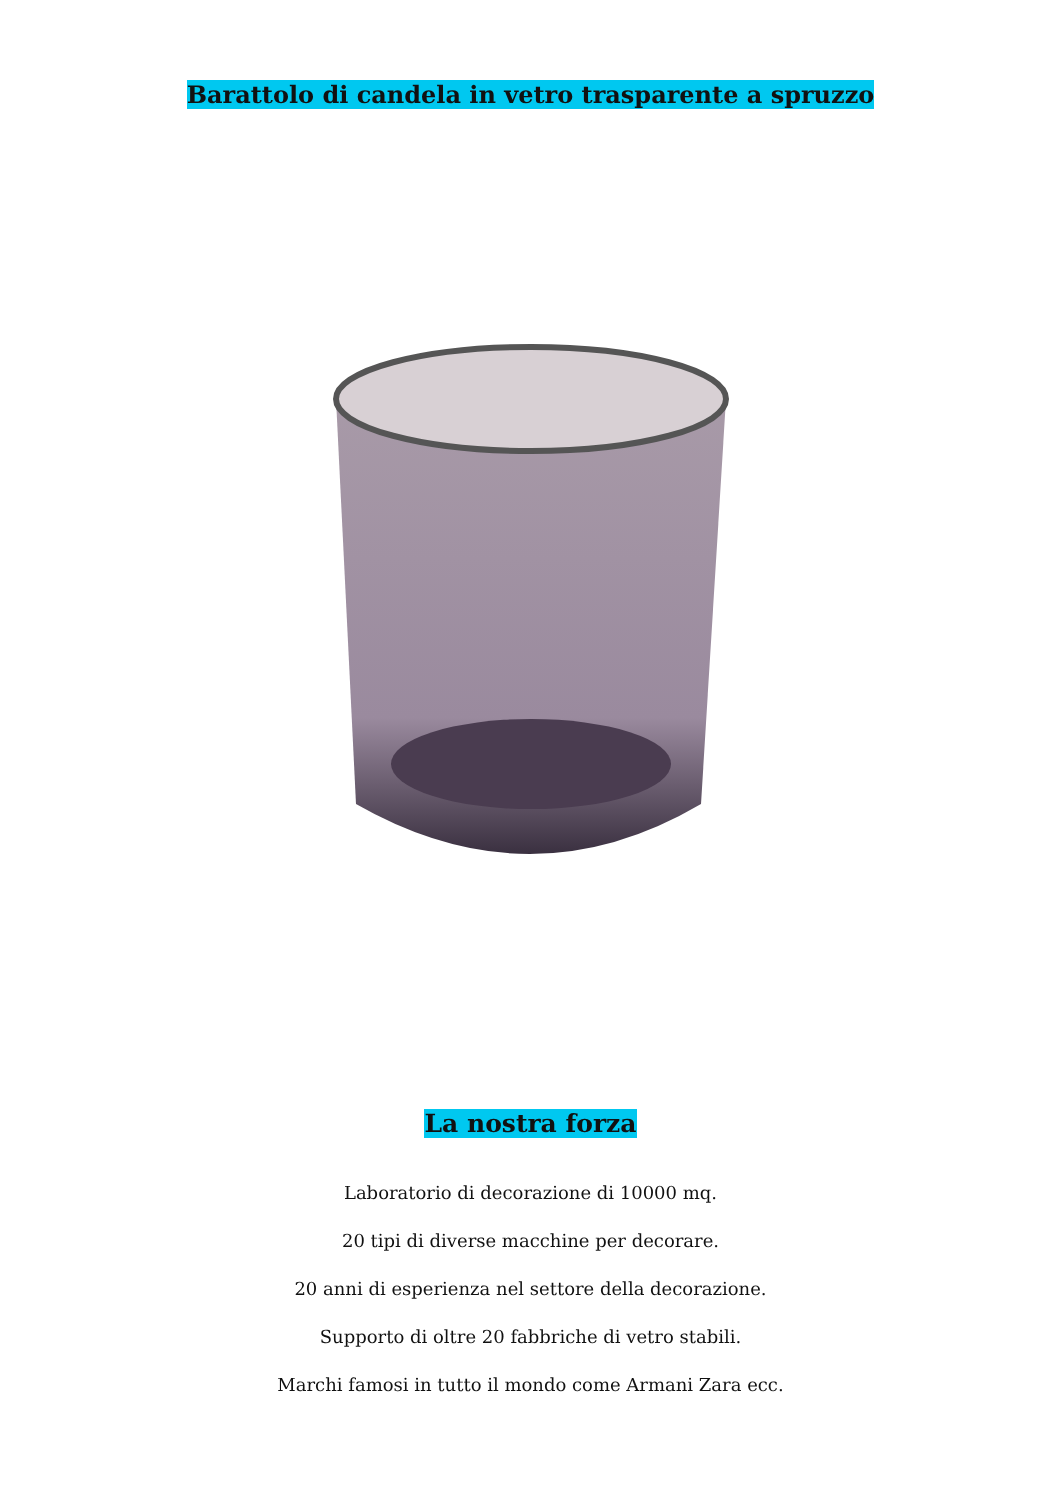Barattolo di candela in vetro trasparente a spruzzo
La nostra forza
Laboratorio di decorazione di 10000 mq.
20 tipi di diverse macchine per decorare.
20 anni di esperienza nel settore della decorazione.
Supporto di oltre 20 fabbriche di vetro stabili.
Marchi famosi in tutto il mondo come Armani Zara ecc.